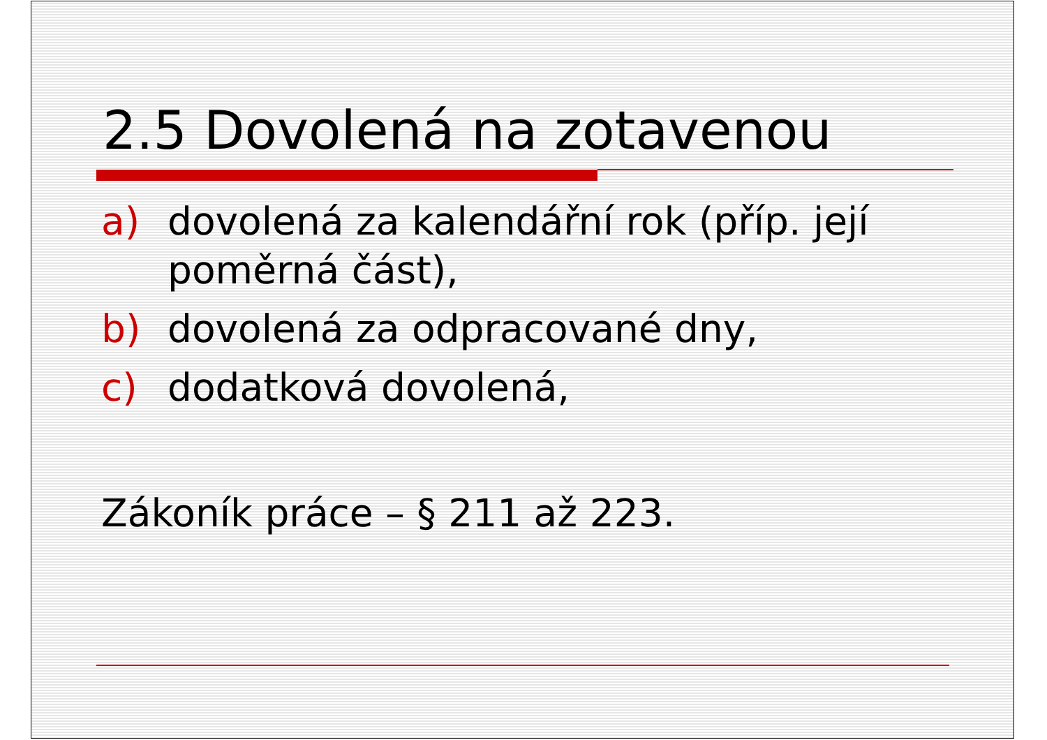2.5 Dovolená na zotavenou
a) dovolená za kalendářní rok (příp. její poměrná část),
b) dovolená za odpracované dny,
c) dodatková dovolená,
Zákoník práce – § 211 až 223.